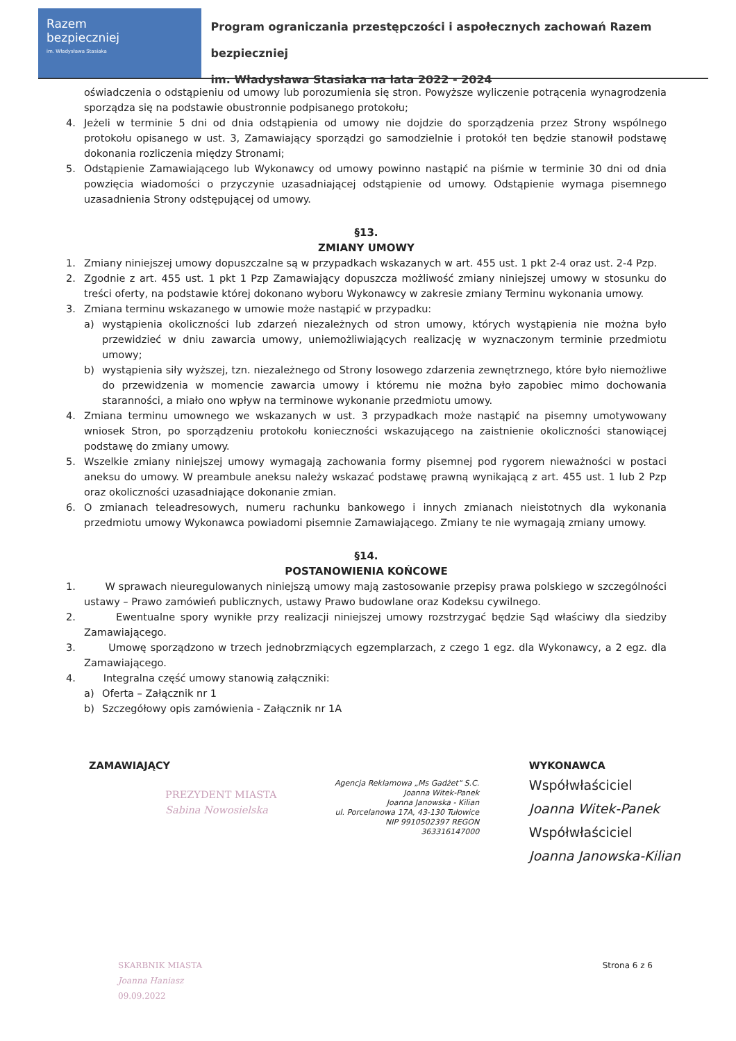Razem
bezpieczniej
im. Władysława Stasiaka
Program ograniczania przestępczości i aspołecznych zachowań Razem bezpieczniej
im. Władysława Stasiaka na lata 2022 - 2024
oświadczenia o odstąpieniu od umowy lub porozumienia się stron. Powyższe wyliczenie potrącenia wynagrodzenia sporządza się na podstawie obustronnie podpisanego protokołu;
4. Jeżeli w terminie 5 dni od dnia odstąpienia od umowy nie dojdzie do sporządzenia przez Strony wspólnego protokołu opisanego w ust. 3, Zamawiający sporządzi go samodzielnie i protokół ten będzie stanowił podstawę dokonania rozliczenia między Stronami;
5. Odstąpienie Zamawiającego lub Wykonawcy od umowy powinno nastąpić na piśmie w terminie 30 dni od dnia powzięcia wiadomości o przyczynie uzasadniającej odstąpienie od umowy. Odstąpienie wymaga pisemnego uzasadnienia Strony odstępującej od umowy.
§13.
ZMIANY UMOWY
1. Zmiany niniejszej umowy dopuszczalne są w przypadkach wskazanych w art. 455 ust. 1 pkt 2-4 oraz ust. 2-4 Pzp.
2. Zgodnie z art. 455 ust. 1 pkt 1 Pzp Zamawiający dopuszcza możliwość zmiany niniejszej umowy w stosunku do treści oferty, na podstawie której dokonano wyboru Wykonawcy w zakresie zmiany Terminu wykonania umowy.
3. Zmiana terminu wskazanego w umowie może nastąpić w przypadku:
a) wystąpienia okoliczności lub zdarzeń niezależnych od stron umowy, których wystąpienia nie można było przewidzieć w dniu zawarcia umowy, uniemożliwiających realizację w wyznaczonym terminie przedmiotu umowy;
b) wystąpienia siły wyższej, tzn. niezależnego od Strony losowego zdarzenia zewnętrznego, które było niemożliwe do przewidzenia w momencie zawarcia umowy i któremu nie można było zapobiec mimo dochowania staranności, a miało ono wpływ na terminowe wykonanie przedmiotu umowy.
4. Zmiana terminu umownego we wskazanych w ust. 3 przypadkach może nastąpić na pisemny umotywowany wniosek Stron, po sporządzeniu protokołu konieczności wskazującego na zaistnienie okoliczności stanowiącej podstawę do zmiany umowy.
5. Wszelkie zmiany niniejszej umowy wymagają zachowania formy pisemnej pod rygorem nieważności w postaci aneksu do umowy. W preambule aneksu należy wskazać podstawę prawną wynikającą z art. 455 ust. 1 lub 2 Pzp oraz okoliczności uzasadniające dokonanie zmian.
6. O zmianach teleadresowych, numeru rachunku bankowego i innych zmianach nieistotnych dla wykonania przedmiotu umowy Wykonawca powiadomi pisemnie Zamawiającego. Zmiany te nie wymagają zmiany umowy.
§14.
POSTANOWIENIA KOŃCOWE
1. W sprawach nieuregulowanych niniejszą umowy mają zastosowanie przepisy prawa polskiego w szczególności ustawy – Prawo zamówień publicznych, ustawy Prawo budowlane oraz Kodeksu cywilnego.
2. Ewentualne spory wynikłe przy realizacji niniejszej umowy rozstrzygać będzie Sąd właściwy dla siedziby Zamawiającego.
3. Umowę sporządzono w trzech jednobrzmiących egzemplarzach, z czego 1 egz. dla Wykonawcy, a 2 egz. dla Zamawiającego.
4. Integralna część umowy stanowią załączniki:
a) Oferta – Załącznik nr 1
b) Szczegółowy opis zamówienia - Załącznik nr 1A
ZAMAWIAJĄCY
PREZYDENT MIASTA
Sabina Nowosielska
Agencja Reklamowa „Ms Gadżet" S.C.
Joanna Witek-Panek
Joanna Janowska - Kilian
ul. Porcelanowa 17A, 43-130 Tułowice
NIP 9910502397 REGON 363316147000
WYKONAWCA
Współwłaściciel
Joanna Witek-Panek
Współwłaściciel
Joanna Janowska-Kilian
SKARBNIK MIASTA
Joanna Haniasz
09.09.2022
Strona 6 z 6